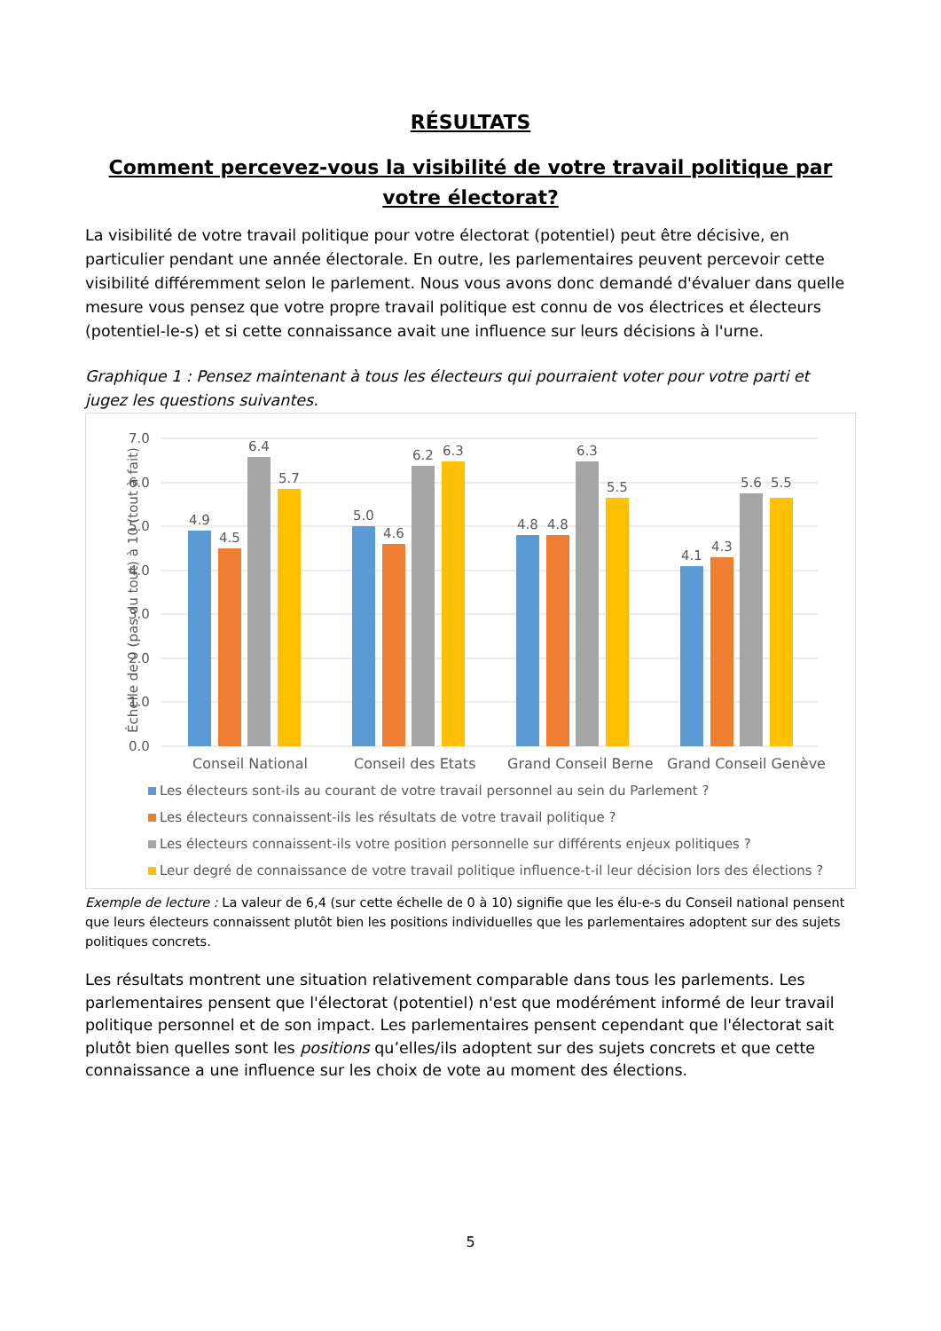RÉSULTATS
Comment percevez-vous la visibilité de votre travail politique par votre électorat?
La visibilité de votre travail politique pour votre électorat (potentiel) peut être décisive, en particulier pendant une année électorale. En outre, les parlementaires peuvent percevoir cette visibilité différemment selon le parlement. Nous vous avons donc demandé d'évaluer dans quelle mesure vous pensez que votre propre travail politique est connu de vos électrices et électeurs (potentiel-le-s) et si cette connaissance avait une influence sur leurs décisions à l'urne.
Graphique 1 : Pensez maintenant à tous les électeurs qui pourraient voter pour votre parti et jugez les questions suivantes.
Échelle de 0 (pas du tout) à 10 (tout à fait)
7.0
6.0
5.0
4.0
3.0
2.0
1.0
0.0
4.9
4.5
6.4
5.7
5.0
4.6
6.2
6.3
4.8
4.8
6.3
5.5
4.1
4.3
5.6
5.5
Conseil National
Conseil des Etats
Grand Conseil Berne
Grand Conseil Genève
Les électeurs sont-ils au courant de votre travail personnel au sein du Parlement ?
Les électeurs connaissent-ils les résultats de votre travail politique ?
Les électeurs connaissent-ils votre position personnelle sur différents enjeux politiques ?
Leur degré de connaissance de votre travail politique influence-t-il leur décision lors des élections ?
Exemple de lecture : La valeur de 6,4 (sur cette échelle de 0 à 10) signifie que les élu-e-s du Conseil national pensent que leurs électeurs connaissent plutôt bien les positions individuelles que les parlementaires adoptent sur des sujets politiques concrets.
Les résultats montrent une situation relativement comparable dans tous les parlements. Les parlementaires pensent que l'électorat (potentiel) n'est que modérément informé de leur travail politique personnel et de son impact. Les parlementaires pensent cependant que l'électorat sait plutôt bien quelles sont les positions qu’elles/ils adoptent sur des sujets concrets et que cette connaissance a une influence sur les choix de vote au moment des élections.
5